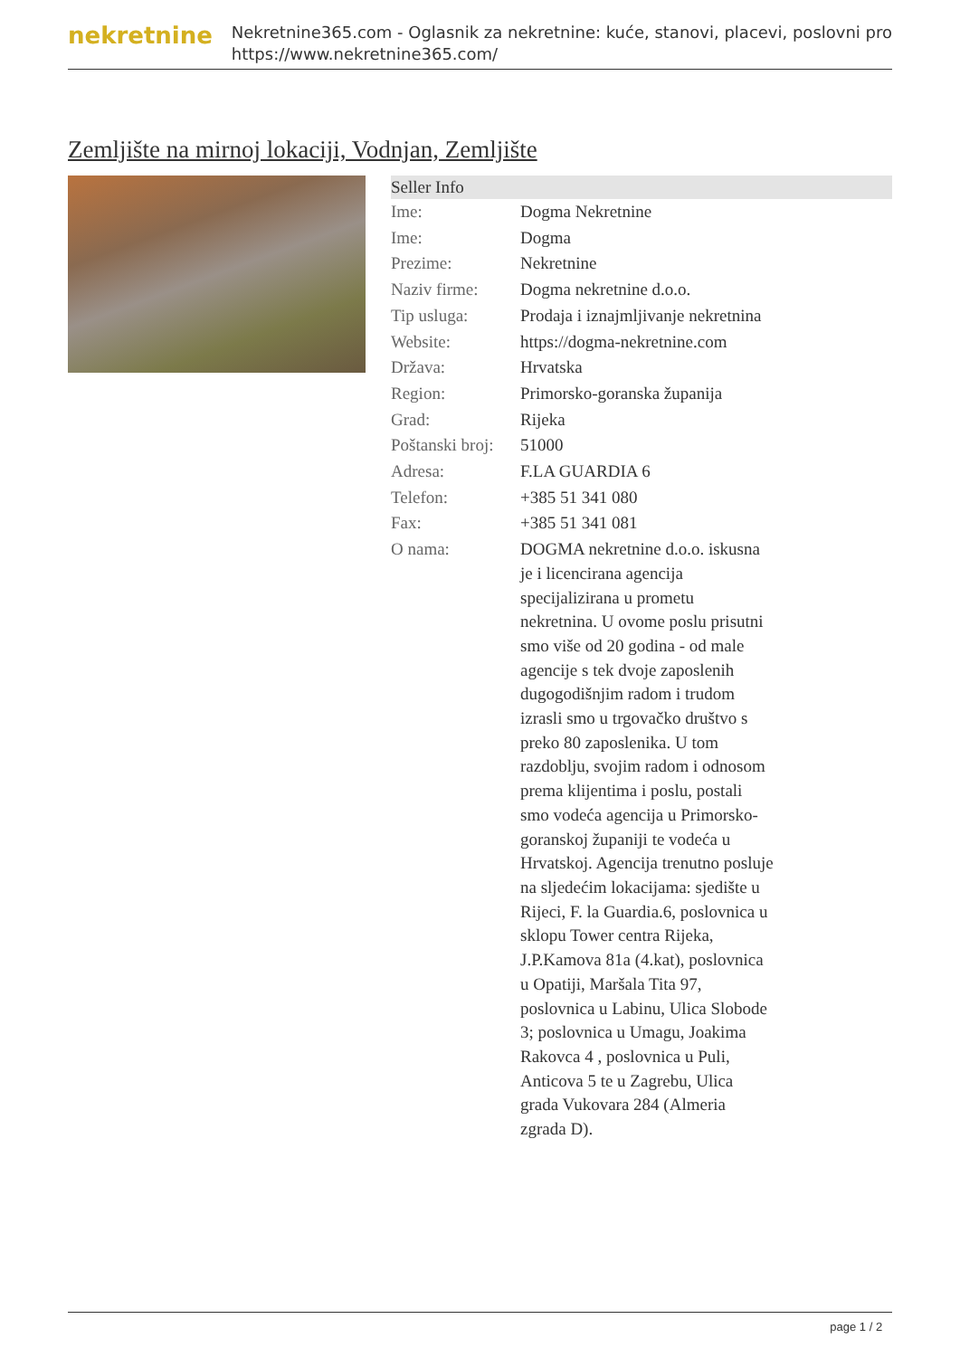nekretnine
Nekretnine365.com - Oglasnik za nekretnine: kuće, stanovi, placevi, poslovni pro
https://www.nekretnine365.com/
Zemljište na mirnoj lokaciji, Vodnjan, Zemljište
| Seller Info | |
| --- | --- |
| Ime: | Dogma Nekretnine |
| Ime: | Dogma |
| Prezime: | Nekretnine |
| Naziv firme: | Dogma nekretnine d.o.o. |
| Tip usluga: | Prodaja i iznajmljivanje nekretnina |
| Website: | https://dogma-nekretnine.com |
| Država: | Hrvatska |
| Region: | Primorsko-goranska županija |
| Grad: | Rijeka |
| Poštanski broj: | 51000 |
| Adresa: | F.LA GUARDIA 6 |
| Telefon: | +385 51 341 080 |
| Fax: | +385 51 341 081 |
| O nama: | DOGMA nekretnine d.o.o. iskusna je i licencirana agencija specijalizirana u prometu nekretnina. U ovome poslu prisutni smo više od 20 godina - od male agencije s tek dvoje zaposlenih dugogodišnjim radom i trudom izrasli smo u trgovačko društvo s preko 80 zaposlenika. U tom razdoblju, svojim radom i odnosom prema klijentima i poslu, postali smo vodeća agencija u Primorsko-goranskoj županiji te vodeća u Hrvatskoj. Agencija trenutno posluje na sljedećim lokacijama: sjedište u Rijeci, F. la Guardia.6, poslovnica u sklopu Tower centra Rijeka, J.P.Kamova 81a (4.kat), poslovnica u Opatiji, Maršala Tita 97, poslovnica u Labinu, Ulica Slobode 3; poslovnica u Umagu, Joakima Rakovca 4 , poslovnica u Puli, Anticova 5 te u Zagrebu, Ulica grada Vukovara 284 (Almeria zgrada D). |
page 1 / 2